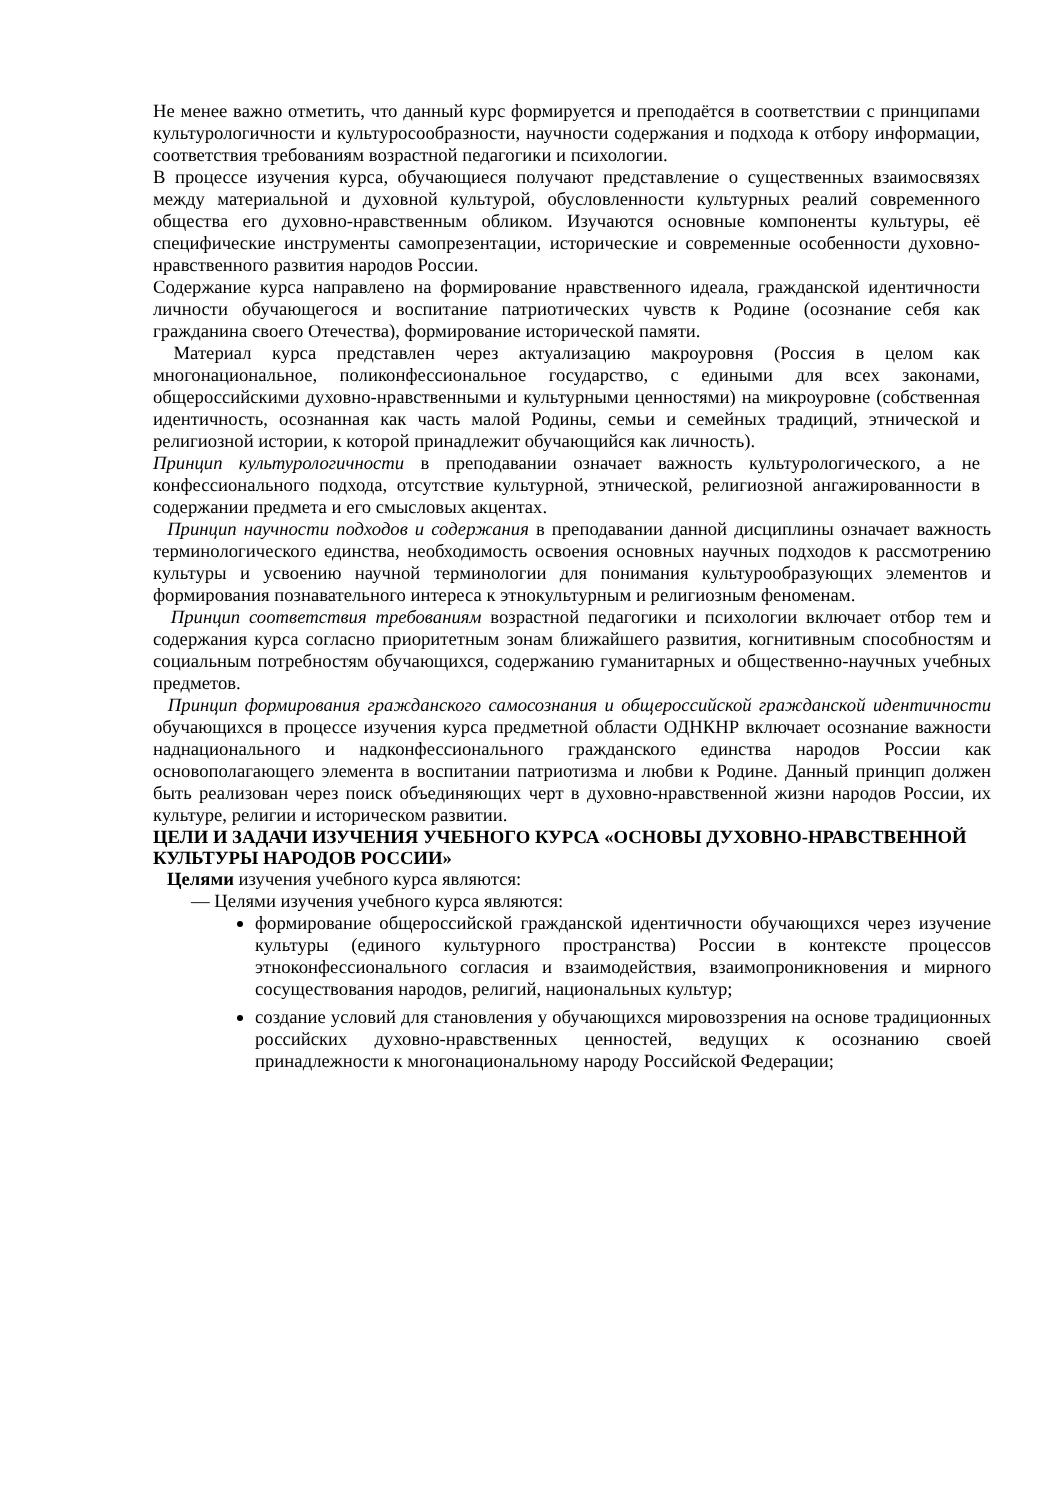Не менее важно отметить, что данный курс формируется и преподаётся в соответствии с принципами культурологичности и культуросообразности, научности содержания и подхода к отбору информации, соответствия требованиям возрастной педагогики и психологии.
В процессе изучения курса, обучающиеся получают представление о существенных взаимосвязях между материальной и духовной культурой, обусловленности культурных реалий современного общества его духовно-нравственным обликом. Изучаются основные компоненты культуры, её специфические инструменты самопрезентации, исторические и современные особенности духовно-нравственного развития народов России.
Содержание курса направлено на формирование нравственного идеала, гражданской идентичности личности обучающегося и воспитание патриотических чувств к Родине (осознание себя как гражданина своего Отечества), формирование исторической памяти.
Материал курса представлен через актуализацию макроуровня (Россия в целом как многонациональное, поликонфессиональное государство, с едиными для всех законами, общероссийскими духовно-нравственными и культурными ценностями) на микроуровне (собственная идентичность, осознанная как часть малой Родины, семьи и семейных традиций, этнической и религиозной истории, к которой принадлежит обучающийся как личность).
Принцип культурологичности в преподавании означает важность культурологического, а не конфессионального подхода, отсутствие культурной, этнической, религиозной ангажированности в содержании предмета и его смысловых акцентах.
Принцип научности подходов и содержания в преподавании данной дисциплины означает важность терминологического единства, необходимость освоения основных научных подходов к рассмотрению культуры и усвоению научной терминологии для понимания культурообразующих элементов и формирования познавательного интереса к этнокультурным и религиозным феноменам.
Принцип соответствия требованиям возрастной педагогики и психологии включает отбор тем и содержания курса согласно приоритетным зонам ближайшего развития, когнитивным способностям и социальным потребностям обучающихся, содержанию гуманитарных и общественно-научных учебных предметов.
Принцип формирования гражданского самосознания и общероссийской гражданской идентичности обучающихся в процессе изучения курса предметной области ОДНКНР включает осознание важности наднационального и надконфессионального гражданского единства народов России как основополагающего элемента в воспитании патриотизма и любви к Родине. Данный принцип должен быть реализован через поиск объединяющих черт в духовно-нравственной жизни народов России, их культуре, религии и историческом развитии.
ЦЕЛИ И ЗАДАЧИ ИЗУЧЕНИЯ УЧЕБНОГО КУРСА «ОСНОВЫ ДУХОВНО-НРАВСТВЕННОЙ КУЛЬТУРЫ НАРОДОВ РОССИИ»
Целями изучения учебного курса являются:
— Целями изучения учебного курса являются:
формирование общероссийской гражданской идентичности обучающихся через изучение культуры (единого культурного пространства) России в контексте процессов этноконфессионального согласия и взаимодействия, взаимопроникновения и мирного сосуществования народов, религий, национальных культур;
создание условий для становления у обучающихся мировоззрения на основе традиционных российских духовно-нравственных ценностей, ведущих к осознанию своей принадлежности к многонациональному народу Российской Федерации;